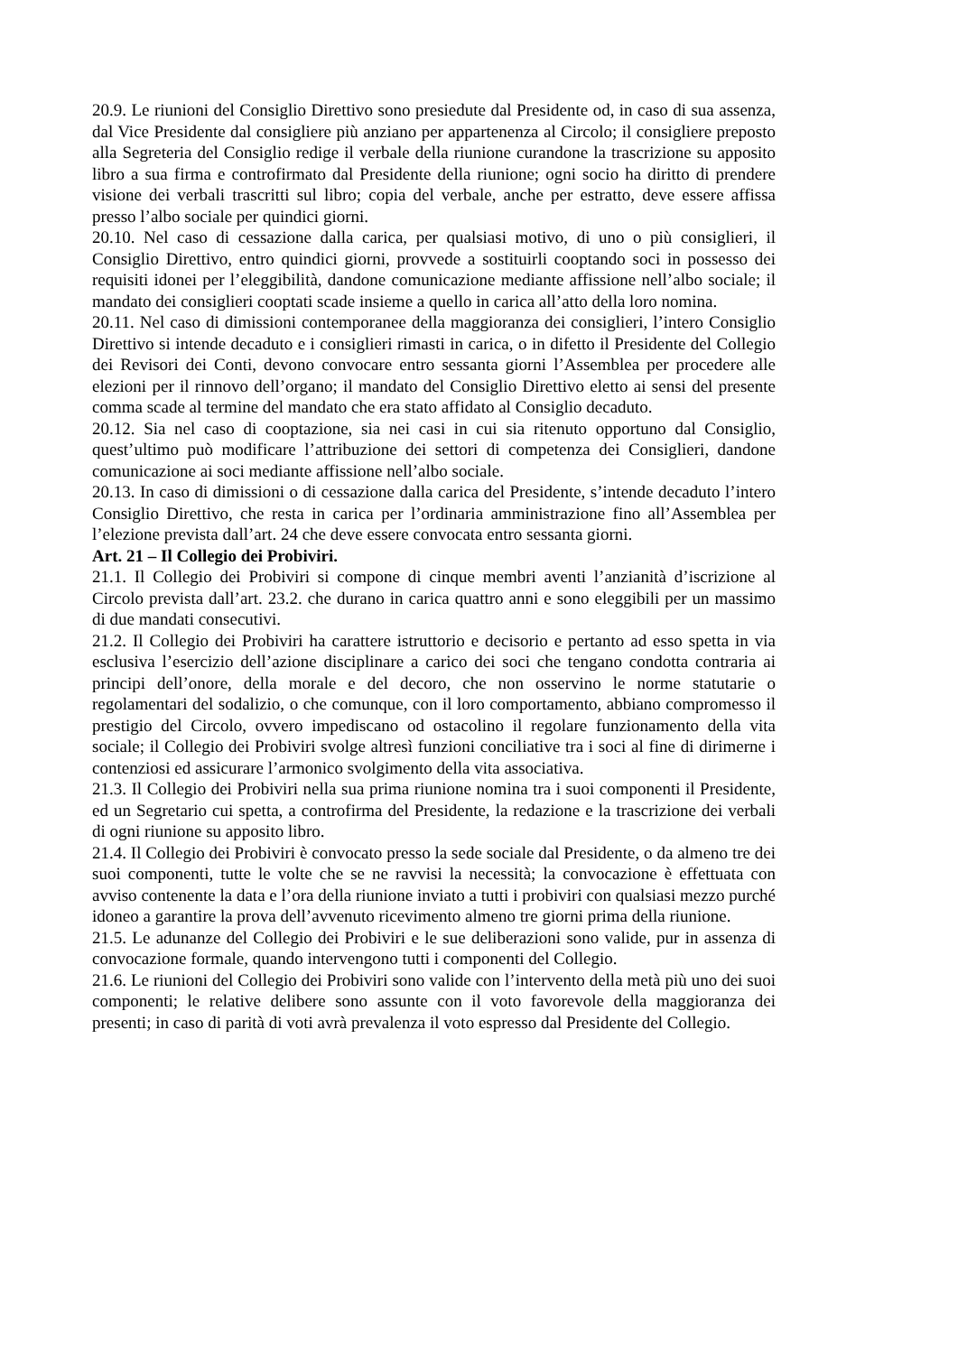20.9. Le riunioni del Consiglio Direttivo sono presiedute dal Presidente od, in caso di sua assenza, dal Vice Presidente dal consigliere più anziano per appartenenza al Circolo; il consigliere preposto alla Segreteria del Consiglio redige il verbale della riunione curandone la trascrizione su apposito libro a sua firma e controfirmato dal Presidente della riunione; ogni socio ha diritto di prendere visione dei verbali trascritti sul libro; copia del verbale, anche per estratto, deve essere affissa presso l’albo sociale per quindici giorni.
20.10. Nel caso di cessazione dalla carica, per qualsiasi motivo, di uno o più consiglieri, il Consiglio Direttivo, entro quindici giorni, provvede a sostituirli cooptando soci in possesso dei requisiti idonei per l’eleggibilità, dandone comunicazione mediante affissione nell’albo sociale; il mandato dei consiglieri cooptati scade insieme a quello in carica all’atto della loro nomina.
20.11. Nel caso di dimissioni contemporanee della maggioranza dei consiglieri, l’intero Consiglio Direttivo si intende decaduto e i consiglieri rimasti in carica, o in difetto il Presidente del Collegio dei Revisori dei Conti, devono convocare entro sessanta giorni l’Assemblea per procedere alle elezioni per il rinnovo dell’organo; il mandato del Consiglio Direttivo eletto ai sensi del presente comma scade al termine del mandato che era stato affidato al Consiglio decaduto.
20.12. Sia nel caso di cooptazione, sia nei casi in cui sia ritenuto opportuno dal Consiglio, quest’ultimo può modificare l’attribuzione dei settori di competenza dei Consiglieri, dandone comunicazione ai soci mediante affissione nell’albo sociale.
20.13. In caso di dimissioni o di cessazione dalla carica del Presidente, s’intende decaduto l’intero Consiglio Direttivo, che resta in carica per l’ordinaria amministrazione fino all’Assemblea per l’elezione prevista dall’art. 24 che deve essere convocata entro sessanta giorni.
Art. 21 – Il Collegio dei Probiviri.
21.1. Il Collegio dei Probiviri si compone di cinque membri aventi l’anzianità d’iscrizione al Circolo prevista dall’art. 23.2. che durano in carica quattro anni e sono eleggibili per un massimo di due mandati consecutivi.
21.2. Il Collegio dei Probiviri ha carattere istruttorio e decisorio e pertanto ad esso spetta in via esclusiva l’esercizio dell’azione disciplinare a carico dei soci che tengano condotta contraria ai principi dell’onore, della morale e del decoro, che non osservino le norme statutarie o regolamentari del sodalizio, o che comunque, con il loro comportamento, abbiano compromesso il prestigio del Circolo, ovvero impediscano od ostacolino il regolare funzionamento della vita sociale; il Collegio dei Probiviri svolge altresì funzioni conciliative tra i soci al fine di dirimerne i contenziosi ed assicurare l’armonico svolgimento della vita associativa.
21.3. Il Collegio dei Probiviri nella sua prima riunione nomina tra i suoi componenti il Presidente, ed un Segretario cui spetta, a controfirma del Presidente, la redazione e la trascrizione dei verbali di ogni riunione su apposito libro.
21.4. Il Collegio dei Probiviri è convocato presso la sede sociale dal Presidente, o da almeno tre dei suoi componenti, tutte le volte che se ne ravvisi la necessità; la convocazione è effettuata con avviso contenente la data e l’ora della riunione inviato a tutti i probiviri con qualsiasi mezzo purché idoneo a garantire la prova dell’avvenuto ricevimento almeno tre giorni prima della riunione.
21.5. Le adunanze del Collegio dei Probiviri e le sue deliberazioni sono valide, pur in assenza di convocazione formale, quando intervengono tutti i componenti del Collegio.
21.6. Le riunioni del Collegio dei Probiviri sono valide con l’intervento della metà più uno dei suoi componenti; le relative delibere sono assunte con il voto favorevole della maggioranza dei presenti; in caso di parità di voti avrà prevalenza il voto espresso dal Presidente del Collegio.